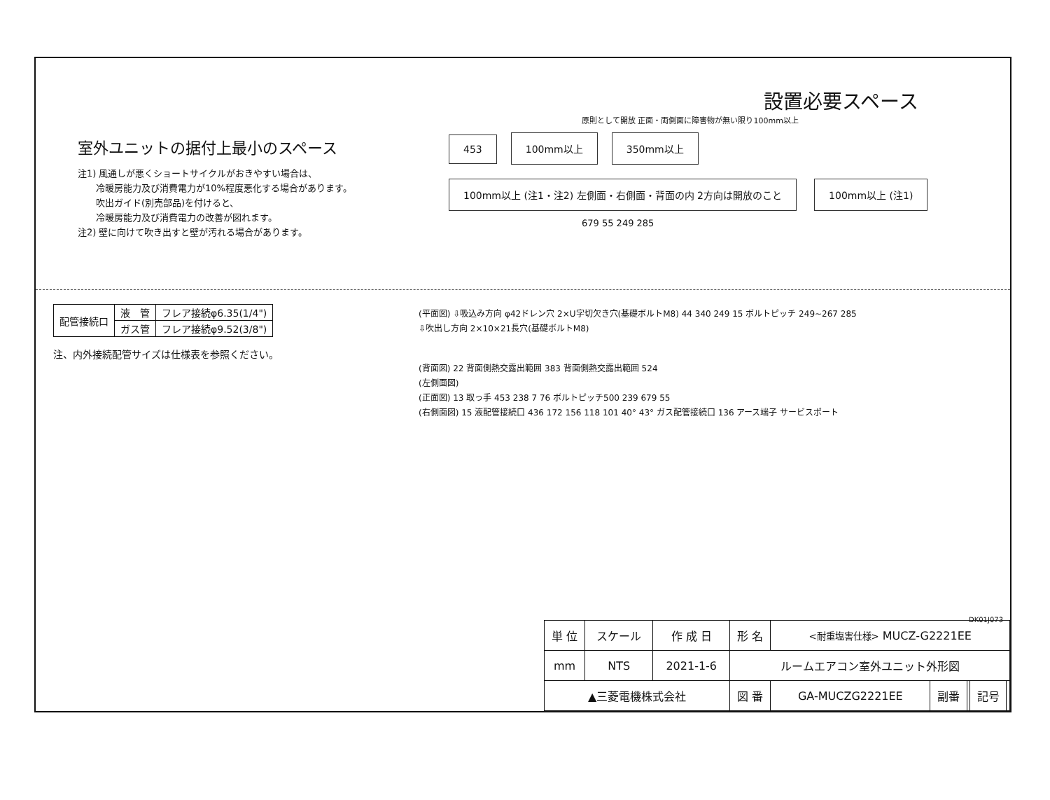室外ユニットの据付上最小のスペース
注1) 風通しが悪くショートサイクルがおきやすい場合は、
　　冷暖房能力及び消費電力が10%程度悪化する場合があります。
　　吹出ガイド(別売部品)を付けると、
　　冷暖房能力及び消費電力の改善が図れます。
注2) 壁に向けて吹き出すと壁が汚れる場合があります。
設置必要スペース
原則として開放 正面・両側面に障害物が無い限り100mm以上
453 100mm以上 350mm以上 100mm以上 (注1・注2) 左側面・右側面・背面の内 2方向は開放のこと 100mm以上 (注1)
679 55 249 285
| 配管接続口 | 液 管 | フレア接続φ6.35(1/4") |
| | ガス管 | フレア接続φ9.52(3/8") |
注、内外接続配管サイズは仕様表を参照ください。
(平面図) ⇩吸込み方向 φ42ドレン穴 2×U字切欠き穴(基礎ボルトM8) 44 340 249 15 ボルトピッチ 249~267 285
⇩吹出し方向 2×10×21長穴(基礎ボルトM8)
(背面図) 22 背面側熱交露出範囲 383 背面側熱交露出範囲 524
(左側面図)
(正面図) 13 取っ手 453 238 7 76 ボルトピッチ500 239 679 55
(右側面図) 15 液配管接続口 436 172 156 118 101 40° 43° ガス配管接続口 136 アース端子 サービスポート
DK01J073
| 単 位 | スケール | 作 成 日 | 形 名 | <耐重塩害仕様> MUCZ-G2221EE | | | | |
| mm | NTS | 2021-1-6 | ルームエアコン室外ユニット外形図 | | | | | |
| ▲三菱電機株式会社 | | | 図 番 | GA-MUCZG2221EE | 副番 | | 記号 | |